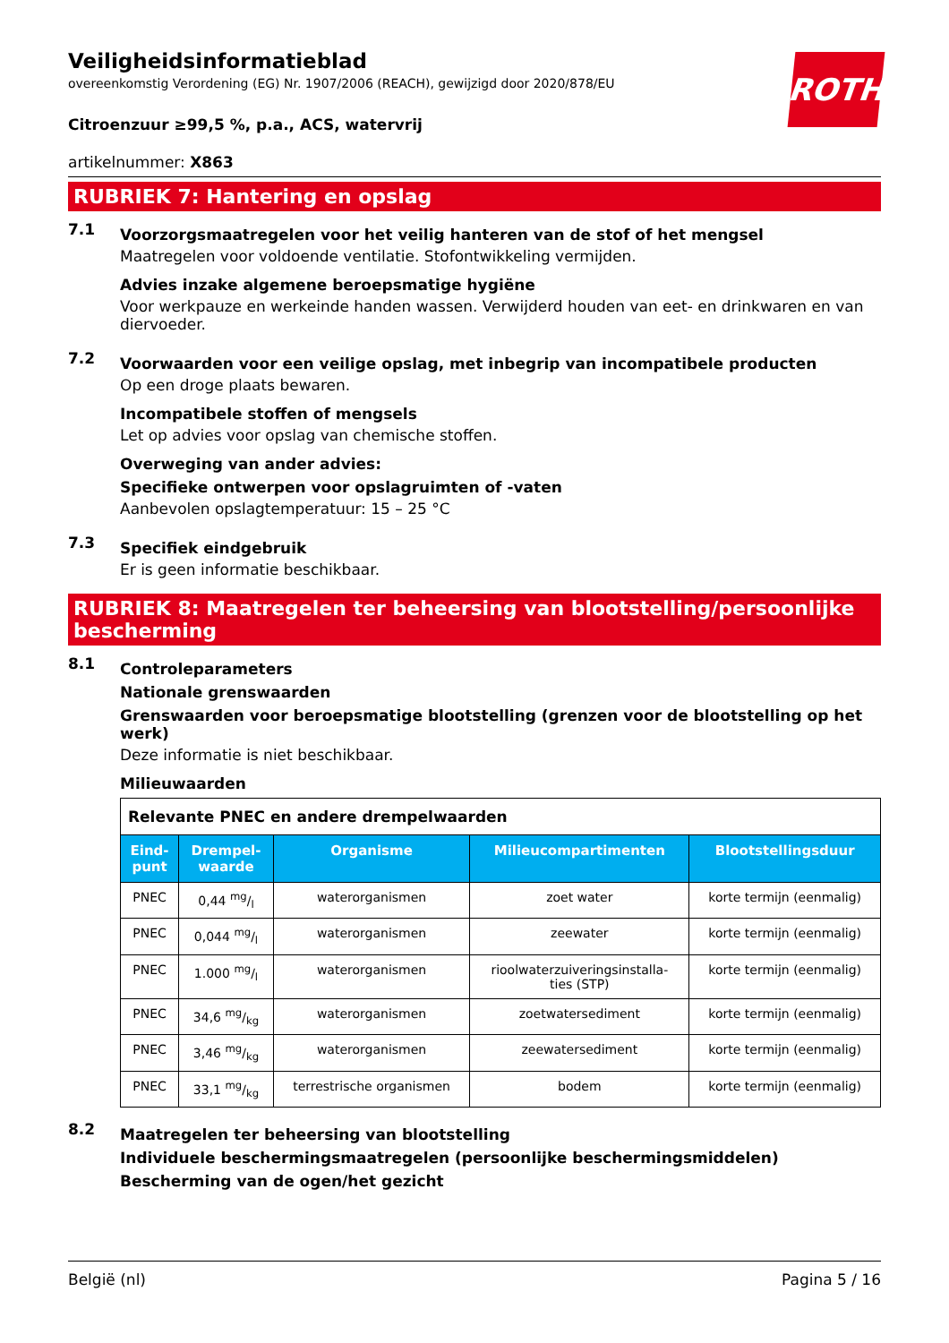ROTH
Veiligheidsinformatieblad
overeenkomstig Verordening (EG) Nr. 1907/2006 (REACH), gewijzigd door 2020/878/EU
Citroenzuur ≥99,5 %, p.a., ACS, watervrij
artikelnummer: X863
RUBRIEK 7: Hantering en opslag
7.1
Voorzorgsmaatregelen voor het veilig hanteren van de stof of het mengsel
Maatregelen voor voldoende ventilatie. Stofontwikkeling vermijden.
Advies inzake algemene beroepsmatige hygiëne
Voor werkpauze en werkeinde handen wassen. Verwijderd houden van eet- en drinkwaren en van diervoeder.
7.2
Voorwaarden voor een veilige opslag, met inbegrip van incompatibele producten
Op een droge plaats bewaren.
Incompatibele stoffen of mengsels
Let op advies voor opslag van chemische stoffen.
Overweging van ander advies:
Specifieke ontwerpen voor opslagruimten of -vaten
Aanbevolen opslagtemperatuur: 15 – 25 °C
7.3
Specifiek eindgebruik
Er is geen informatie beschikbaar.
RUBRIEK 8: Maatregelen ter beheersing van blootstelling/persoonlijke bescherming
8.1
Controleparameters
Nationale grenswaarden
Grenswaarden voor beroepsmatige blootstelling (grenzen voor de blootstelling op het werk)
Deze informatie is niet beschikbaar.
Milieuwaarden
| Relevante PNEC en andere drempelwaarden | | | | |
| Eind- punt | Drempel- waarde | Organisme | Milieucompartimenten | Blootstellingsduur |
| PNEC | 0,44 mg/l | waterorganismen | zoet water | korte termijn (eenmalig) |
| PNEC | 0,044 mg/l | waterorganismen | zeewater | korte termijn (eenmalig) |
| PNEC | 1.000 mg/l | waterorganismen | rioolwaterzuiveringsinstalla- ties (STP) | korte termijn (eenmalig) |
| PNEC | 34,6 mg/kg | waterorganismen | zoetwatersediment | korte termijn (eenmalig) |
| PNEC | 3,46 mg/kg | waterorganismen | zeewatersediment | korte termijn (eenmalig) |
| PNEC | 33,1 mg/kg | terrestrische organismen | bodem | korte termijn (eenmalig) |
8.2
Maatregelen ter beheersing van blootstelling
Individuele beschermingsmaatregelen (persoonlijke beschermingsmiddelen)
Bescherming van de ogen/het gezicht
België (nl) Pagina 5 / 16